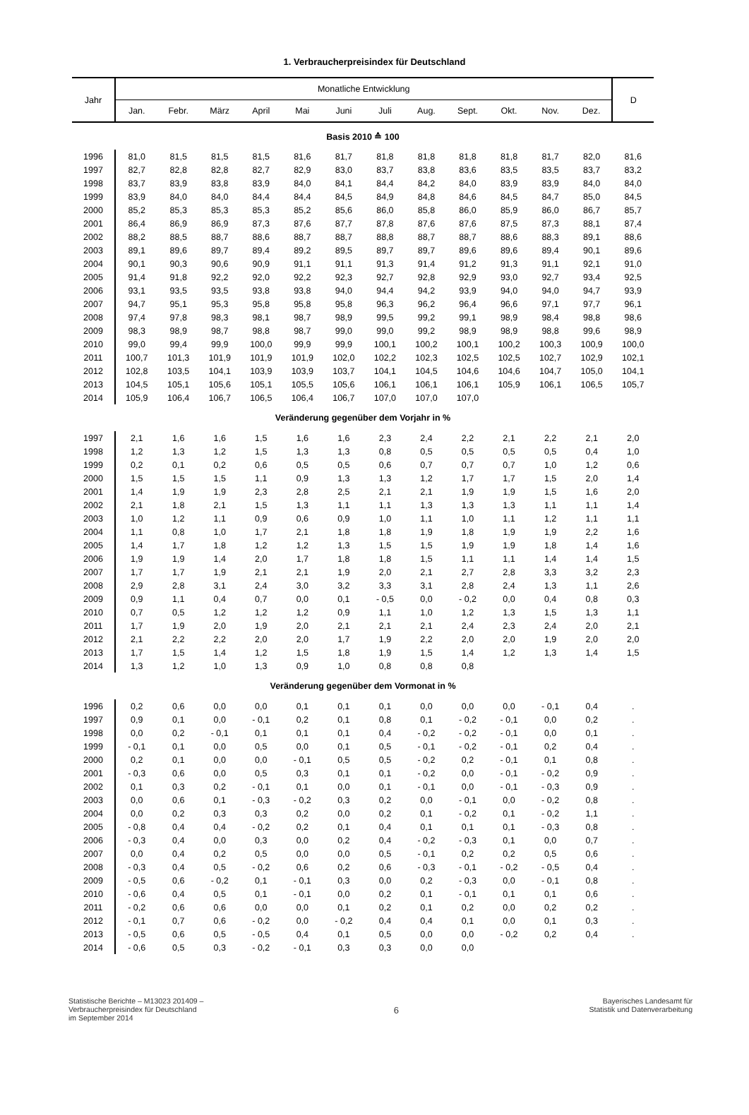1. Verbraucherpreisindex für Deutschland
| Jahr | Monatliche Entwicklung | | | | | | | | | | | | D |
| --- | --- | --- | --- | --- | --- | --- | --- | --- | --- | --- | --- | --- | --- |
| | Jan. | Febr. | März | April | Mai | Juni | Juli | Aug. | Sept. | Okt. | Nov. | Dez. | |
| Basis 2010 ≙ 100 | | | | | | | | | | | | | |
| 1996 | 81,0 | 81,5 | 81,5 | 81,5 | 81,6 | 81,7 | 81,8 | 81,8 | 81,8 | 81,8 | 81,7 | 82,0 | 81,6 |
| 1997 | 82,7 | 82,8 | 82,8 | 82,7 | 82,9 | 83,0 | 83,7 | 83,8 | 83,6 | 83,5 | 83,5 | 83,7 | 83,2 |
| 1998 | 83,7 | 83,9 | 83,8 | 83,9 | 84,0 | 84,1 | 84,4 | 84,2 | 84,0 | 83,9 | 83,9 | 84,0 | 84,0 |
| 1999 | 83,9 | 84,0 | 84,0 | 84,4 | 84,4 | 84,5 | 84,9 | 84,8 | 84,6 | 84,5 | 84,7 | 85,0 | 84,5 |
| 2000 | 85,2 | 85,3 | 85,3 | 85,3 | 85,2 | 85,6 | 86,0 | 85,8 | 86,0 | 85,9 | 86,0 | 86,7 | 85,7 |
| 2001 | 86,4 | 86,9 | 86,9 | 87,3 | 87,6 | 87,7 | 87,8 | 87,6 | 87,6 | 87,5 | 87,3 | 88,1 | 87,4 |
| 2002 | 88,2 | 88,5 | 88,7 | 88,6 | 88,7 | 88,7 | 88,8 | 88,7 | 88,7 | 88,6 | 88,3 | 89,1 | 88,6 |
| 2003 | 89,1 | 89,6 | 89,7 | 89,4 | 89,2 | 89,5 | 89,7 | 89,7 | 89,6 | 89,6 | 89,4 | 90,1 | 89,6 |
| 2004 | 90,1 | 90,3 | 90,6 | 90,9 | 91,1 | 91,1 | 91,3 | 91,4 | 91,2 | 91,3 | 91,1 | 92,1 | 91,0 |
| 2005 | 91,4 | 91,8 | 92,2 | 92,0 | 92,2 | 92,3 | 92,7 | 92,8 | 92,9 | 93,0 | 92,7 | 93,4 | 92,5 |
| 2006 | 93,1 | 93,5 | 93,5 | 93,8 | 93,8 | 94,0 | 94,4 | 94,2 | 93,9 | 94,0 | 94,0 | 94,7 | 93,9 |
| 2007 | 94,7 | 95,1 | 95,3 | 95,8 | 95,8 | 95,8 | 96,3 | 96,2 | 96,4 | 96,6 | 97,1 | 97,7 | 96,1 |
| 2008 | 97,4 | 97,8 | 98,3 | 98,1 | 98,7 | 98,9 | 99,5 | 99,2 | 99,1 | 98,9 | 98,4 | 98,8 | 98,6 |
| 2009 | 98,3 | 98,9 | 98,7 | 98,8 | 98,7 | 99,0 | 99,0 | 99,2 | 98,9 | 98,9 | 98,8 | 99,6 | 98,9 |
| 2010 | 99,0 | 99,4 | 99,9 | 100,0 | 99,9 | 99,9 | 100,1 | 100,2 | 100,1 | 100,2 | 100,3 | 100,9 | 100,0 |
| 2011 | 100,7 | 101,3 | 101,9 | 101,9 | 101,9 | 102,0 | 102,2 | 102,3 | 102,5 | 102,5 | 102,7 | 102,9 | 102,1 |
| 2012 | 102,8 | 103,5 | 104,1 | 103,9 | 103,9 | 103,7 | 104,1 | 104,5 | 104,6 | 104,6 | 104,7 | 105,0 | 104,1 |
| 2013 | 104,5 | 105,1 | 105,6 | 105,1 | 105,5 | 105,6 | 106,1 | 106,1 | 106,1 | 105,9 | 106,1 | 106,5 | 105,7 |
| 2014 | 105,9 | 106,4 | 106,7 | 106,5 | 106,4 | 106,7 | 107,0 | 107,0 | 107,0 | | | | |
| Veränderung gegenüber dem Vorjahr in % | | | | | | | | | | | | | |
| 1997 | 2,1 | 1,6 | 1,6 | 1,5 | 1,6 | 1,6 | 2,3 | 2,4 | 2,2 | 2,1 | 2,2 | 2,1 | 2,0 |
| 1998 | 1,2 | 1,3 | 1,2 | 1,5 | 1,3 | 1,3 | 0,8 | 0,5 | 0,5 | 0,5 | 0,5 | 0,4 | 1,0 |
| 1999 | 0,2 | 0,1 | 0,2 | 0,6 | 0,5 | 0,5 | 0,6 | 0,7 | 0,7 | 0,7 | 1,0 | 1,2 | 0,6 |
| 2000 | 1,5 | 1,5 | 1,5 | 1,1 | 0,9 | 1,3 | 1,3 | 1,2 | 1,7 | 1,7 | 1,5 | 2,0 | 1,4 |
| 2001 | 1,4 | 1,9 | 1,9 | 2,3 | 2,8 | 2,5 | 2,1 | 2,1 | 1,9 | 1,9 | 1,5 | 1,6 | 2,0 |
| 2002 | 2,1 | 1,8 | 2,1 | 1,5 | 1,3 | 1,1 | 1,1 | 1,3 | 1,3 | 1,3 | 1,1 | 1,1 | 1,4 |
| 2003 | 1,0 | 1,2 | 1,1 | 0,9 | 0,6 | 0,9 | 1,0 | 1,1 | 1,0 | 1,1 | 1,2 | 1,1 | 1,1 |
| 2004 | 1,1 | 0,8 | 1,0 | 1,7 | 2,1 | 1,8 | 1,8 | 1,9 | 1,8 | 1,9 | 1,9 | 2,2 | 1,6 |
| 2005 | 1,4 | 1,7 | 1,8 | 1,2 | 1,2 | 1,3 | 1,5 | 1,5 | 1,9 | 1,9 | 1,8 | 1,4 | 1,6 |
| 2006 | 1,9 | 1,9 | 1,4 | 2,0 | 1,7 | 1,8 | 1,8 | 1,5 | 1,1 | 1,1 | 1,4 | 1,4 | 1,5 |
| 2007 | 1,7 | 1,7 | 1,9 | 2,1 | 2,1 | 1,9 | 2,0 | 2,1 | 2,7 | 2,8 | 3,3 | 3,2 | 2,3 |
| 2008 | 2,9 | 2,8 | 3,1 | 2,4 | 3,0 | 3,2 | 3,3 | 3,1 | 2,8 | 2,4 | 1,3 | 1,1 | 2,6 |
| 2009 | 0,9 | 1,1 | 0,4 | 0,7 | 0,0 | 0,1 | - 0,5 | 0,0 | - 0,2 | 0,0 | 0,4 | 0,8 | 0,3 |
| 2010 | 0,7 | 0,5 | 1,2 | 1,2 | 1,2 | 0,9 | 1,1 | 1,0 | 1,2 | 1,3 | 1,5 | 1,3 | 1,1 |
| 2011 | 1,7 | 1,9 | 2,0 | 1,9 | 2,0 | 2,1 | 2,1 | 2,1 | 2,4 | 2,3 | 2,4 | 2,0 | 2,1 |
| 2012 | 2,1 | 2,2 | 2,2 | 2,0 | 2,0 | 1,7 | 1,9 | 2,2 | 2,0 | 2,0 | 1,9 | 2,0 | 2,0 |
| 2013 | 1,7 | 1,5 | 1,4 | 1,2 | 1,5 | 1,8 | 1,9 | 1,5 | 1,4 | 1,2 | 1,3 | 1,4 | 1,5 |
| 2014 | 1,3 | 1,2 | 1,0 | 1,3 | 0,9 | 1,0 | 0,8 | 0,8 | 0,8 | | | | |
| Veränderung gegenüber dem Vormonat in % | | | | | | | | | | | | | |
| 1996 | 0,2 | 0,6 | 0,0 | 0,0 | 0,1 | 0,1 | 0,1 | 0,0 | 0,0 | 0,0 | - 0,1 | 0,4 | . |
| 1997 | 0,9 | 0,1 | 0,0 | - 0,1 | 0,2 | 0,1 | 0,8 | 0,1 | - 0,2 | - 0,1 | 0,0 | 0,2 | . |
| 1998 | 0,0 | 0,2 | - 0,1 | 0,1 | 0,1 | 0,1 | 0,4 | - 0,2 | - 0,2 | - 0,1 | 0,0 | 0,1 | . |
| 1999 | - 0,1 | 0,1 | 0,0 | 0,5 | 0,0 | 0,1 | 0,5 | - 0,1 | - 0,2 | - 0,1 | 0,2 | 0,4 | . |
| 2000 | 0,2 | 0,1 | 0,0 | 0,0 | - 0,1 | 0,5 | 0,5 | - 0,2 | 0,2 | - 0,1 | 0,1 | 0,8 | . |
| 2001 | - 0,3 | 0,6 | 0,0 | 0,5 | 0,3 | 0,1 | 0,1 | - 0,2 | 0,0 | - 0,1 | - 0,2 | 0,9 | . |
| 2002 | 0,1 | 0,3 | 0,2 | - 0,1 | 0,1 | 0,0 | 0,1 | - 0,1 | 0,0 | - 0,1 | - 0,3 | 0,9 | . |
| 2003 | 0,0 | 0,6 | 0,1 | - 0,3 | - 0,2 | 0,3 | 0,2 | 0,0 | - 0,1 | 0,0 | - 0,2 | 0,8 | . |
| 2004 | 0,0 | 0,2 | 0,3 | 0,3 | 0,2 | 0,0 | 0,2 | 0,1 | - 0,2 | 0,1 | - 0,2 | 1,1 | . |
| 2005 | - 0,8 | 0,4 | 0,4 | - 0,2 | 0,2 | 0,1 | 0,4 | 0,1 | 0,1 | 0,1 | - 0,3 | 0,8 | . |
| 2006 | - 0,3 | 0,4 | 0,0 | 0,3 | 0,0 | 0,2 | 0,4 | - 0,2 | - 0,3 | 0,1 | 0,0 | 0,7 | . |
| 2007 | 0,0 | 0,4 | 0,2 | 0,5 | 0,0 | 0,0 | 0,5 | - 0,1 | 0,2 | 0,2 | 0,5 | 0,6 | . |
| 2008 | - 0,3 | 0,4 | 0,5 | - 0,2 | 0,6 | 0,2 | 0,6 | - 0,3 | - 0,1 | - 0,2 | - 0,5 | 0,4 | . |
| 2009 | - 0,5 | 0,6 | - 0,2 | 0,1 | - 0,1 | 0,3 | 0,0 | 0,2 | - 0,3 | 0,0 | - 0,1 | 0,8 | . |
| 2010 | - 0,6 | 0,4 | 0,5 | 0,1 | - 0,1 | 0,0 | 0,2 | 0,1 | - 0,1 | 0,1 | 0,1 | 0,6 | . |
| 2011 | - 0,2 | 0,6 | 0,6 | 0,0 | 0,0 | 0,1 | 0,2 | 0,1 | 0,2 | 0,0 | 0,2 | 0,2 | . |
| 2012 | - 0,1 | 0,7 | 0,6 | - 0,2 | 0,0 | - 0,2 | 0,4 | 0,4 | 0,1 | 0,0 | 0,1 | 0,3 | . |
| 2013 | - 0,5 | 0,6 | 0,5 | - 0,5 | 0,4 | 0,1 | 0,5 | 0,0 | 0,0 | - 0,2 | 0,2 | 0,4 | . |
| 2014 | - 0,6 | 0,5 | 0,3 | - 0,2 | - 0,1 | 0,3 | 0,3 | 0,0 | 0,0 | | | | |
Statistische Berichte – M13023 201409 –
Verbraucherpreisindex für Deutschland
im September 2014
6
Bayerisches Landesamt für
Statistik und Datenverarbeitung